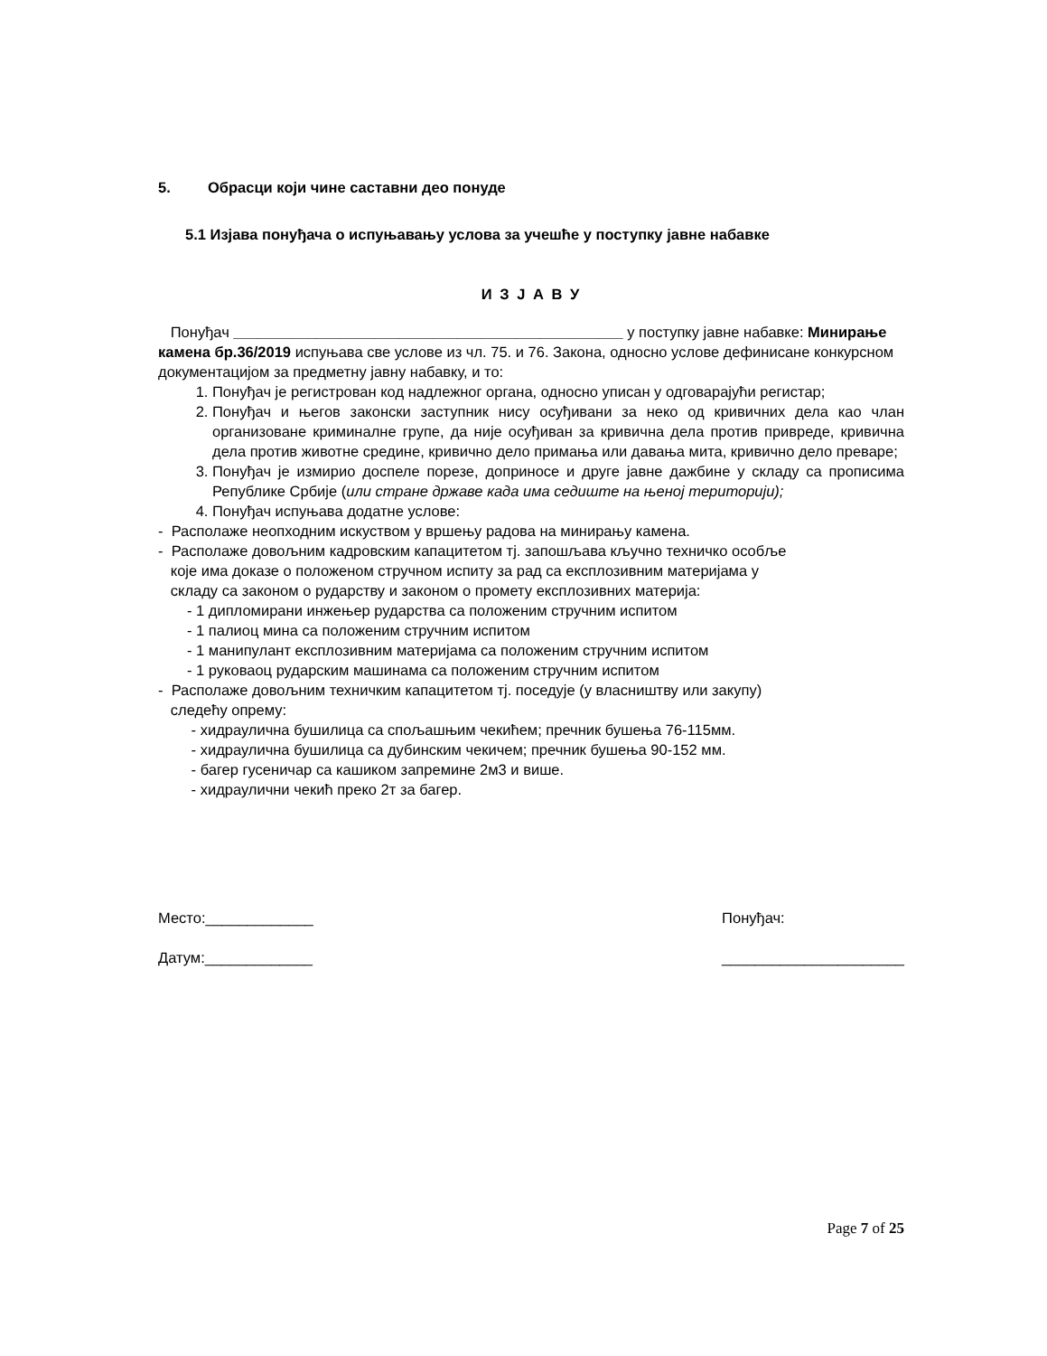5. Обрасци који чине саставни део понуде
5.1 Изјава понуђача о испуњавању услова за учешће у поступку јавне набавке
И З Ј А В У
Понуђач _______________________________________________ у поступку јавне набавке: Минирање камена бр.36/2019 испуњава све услове из чл. 75. и 76. Закона, односно услове дефинисане конкурсном документацијом за предметну јавну набавку, и то:
1. Понуђач је регистрован код надлежног органа, односно уписан у одговарајући регистар;
2. Понуђач и његов законски заступник нису осуђивани за неко од кривичних дела као члан организоване криминалне групе, да није осуђиван за кривична дела против привреде, кривична дела против животне средине, кривично дело примања или давања мита, кривично дело преваре;
3. Понуђач је измирио доспеле порезе, доприносе и друге јавне дажбине у складу са прописима Републике Србије (или стране државе када има седиште на њеној територији);
4. Понуђач испуњава додатне услове:
- Располаже неопходним искуством у вршењу радова на минирању камена.
- Располаже довољним кадровским капацитетом тј. запошљава кључно техничко особље
које има доказе о положеном стручном испиту за рад са експлозивним материјама у
складу са законом о рударству и законом о промету експлозивних материја:
- 1 дипломирани инжењер рударства са положеним стручним испитом
- 1 палиоц мина са положеним стручним испитом
- 1 манипулант експлозивним материјама са положеним стручним испитом
- 1 руковаоц рударским машинама са положеним стручним испитом
- Располаже довољним техничким капацитетом тј. поседује (у власништву или закупу)
следећу опрему:
- хидраулична бушилица са спољашњим чекићем; пречник бушења 76-115мм.
- хидраулична бушилица са дубинским чекичем; пречник бушења 90-152 мм.
- багер гусеничар са кашиком запремине 2м3 и више.
- хидраулични чекић преко 2т за багер.
Место:_____________
Датум:_____________
Понуђач:
______________________
Page 7 of 25